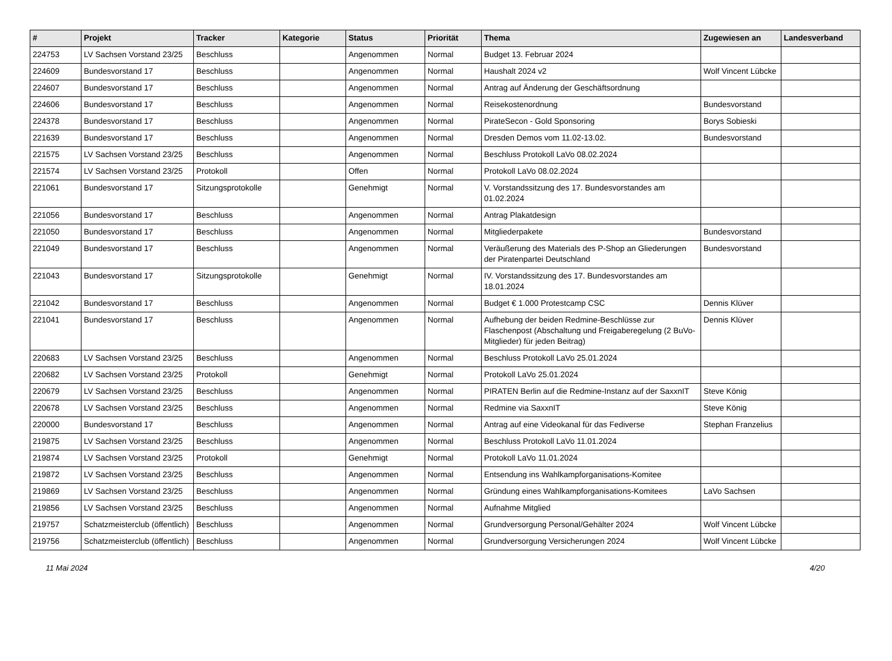| # | Projekt | Tracker | Kategorie | Status | Priorität | Thema | Zugewiesen an | Landesverband |
| --- | --- | --- | --- | --- | --- | --- | --- | --- |
| 224753 | LV Sachsen Vorstand 23/25 | Beschluss | | Angenommen | Normal | Budget 13. Februar 2024 | | |
| 224609 | Bundesvorstand 17 | Beschluss | | Angenommen | Normal | Haushalt 2024 v2 | Wolf Vincent Lübcke | |
| 224607 | Bundesvorstand 17 | Beschluss | | Angenommen | Normal | Antrag auf Änderung der Geschäftsordnung | | |
| 224606 | Bundesvorstand 17 | Beschluss | | Angenommen | Normal | Reisekostenordnung | Bundesvorstand | |
| 224378 | Bundesvorstand 17 | Beschluss | | Angenommen | Normal | PirateSecon - Gold Sponsoring | Borys Sobieski | |
| 221639 | Bundesvorstand 17 | Beschluss | | Angenommen | Normal | Dresden Demos vom 11.02-13.02. | Bundesvorstand | |
| 221575 | LV Sachsen Vorstand 23/25 | Beschluss | | Angenommen | Normal | Beschluss Protokoll LaVo 08.02.2024 | | |
| 221574 | LV Sachsen Vorstand 23/25 | Protokoll | | Offen | Normal | Protokoll LaVo 08.02.2024 | | |
| 221061 | Bundesvorstand 17 | Sitzungsprotokolle | | Genehmigt | Normal | V. Vorstandssitzung des 17. Bundesvorstandes am 01.02.2024 | | |
| 221056 | Bundesvorstand 17 | Beschluss | | Angenommen | Normal | Antrag Plakatdesign | | |
| 221050 | Bundesvorstand 17 | Beschluss | | Angenommen | Normal | Mitgliederpakete | Bundesvorstand | |
| 221049 | Bundesvorstand 17 | Beschluss | | Angenommen | Normal | Veräußerung des Materials des P-Shop an Gliederungen der Piratenpartei Deutschland | Bundesvorstand | |
| 221043 | Bundesvorstand 17 | Sitzungsprotokolle | | Genehmigt | Normal | IV. Vorstandssitzung des 17. Bundesvorstandes am 18.01.2024 | | |
| 221042 | Bundesvorstand 17 | Beschluss | | Angenommen | Normal | Budget € 1.000 Protestcamp CSC | Dennis Klüver | |
| 221041 | Bundesvorstand 17 | Beschluss | | Angenommen | Normal | Aufhebung der beiden Redmine-Beschlüsse zur Flaschenpost (Abschaltung und Freigaberegelung (2 BuVo-Mitglieder) für jeden Beitrag) | Dennis Klüver | |
| 220683 | LV Sachsen Vorstand 23/25 | Beschluss | | Angenommen | Normal | Beschluss Protokoll LaVo 25.01.2024 | | |
| 220682 | LV Sachsen Vorstand 23/25 | Protokoll | | Genehmigt | Normal | Protokoll LaVo 25.01.2024 | | |
| 220679 | LV Sachsen Vorstand 23/25 | Beschluss | | Angenommen | Normal | PIRATEN Berlin auf die Redmine-Instanz auf der SaxxnIT | Steve König | |
| 220678 | LV Sachsen Vorstand 23/25 | Beschluss | | Angenommen | Normal | Redmine via SaxxnIT | Steve König | |
| 220000 | Bundesvorstand 17 | Beschluss | | Angenommen | Normal | Antrag auf eine Videokanal für das Fediverse | Stephan Franzelius | |
| 219875 | LV Sachsen Vorstand 23/25 | Beschluss | | Angenommen | Normal | Beschluss Protokoll LaVo 11.01.2024 | | |
| 219874 | LV Sachsen Vorstand 23/25 | Protokoll | | Genehmigt | Normal | Protokoll LaVo 11.01.2024 | | |
| 219872 | LV Sachsen Vorstand 23/25 | Beschluss | | Angenommen | Normal | Entsendung ins Wahlkampforganisations-Komitee | | |
| 219869 | LV Sachsen Vorstand 23/25 | Beschluss | | Angenommen | Normal | Gründung eines Wahlkampforganisations-Komitees | LaVo Sachsen | |
| 219856 | LV Sachsen Vorstand 23/25 | Beschluss | | Angenommen | Normal | Aufnahme Mitglied | | |
| 219757 | Schatzmeisterclub (öffentlich) | Beschluss | | Angenommen | Normal | Grundversorgung Personal/Gehälter 2024 | Wolf Vincent Lübcke | |
| 219756 | Schatzmeisterclub (öffentlich) | Beschluss | | Angenommen | Normal | Grundversorgung Versicherungen 2024 | Wolf Vincent Lübcke | |
11 Mai 2024 4/20